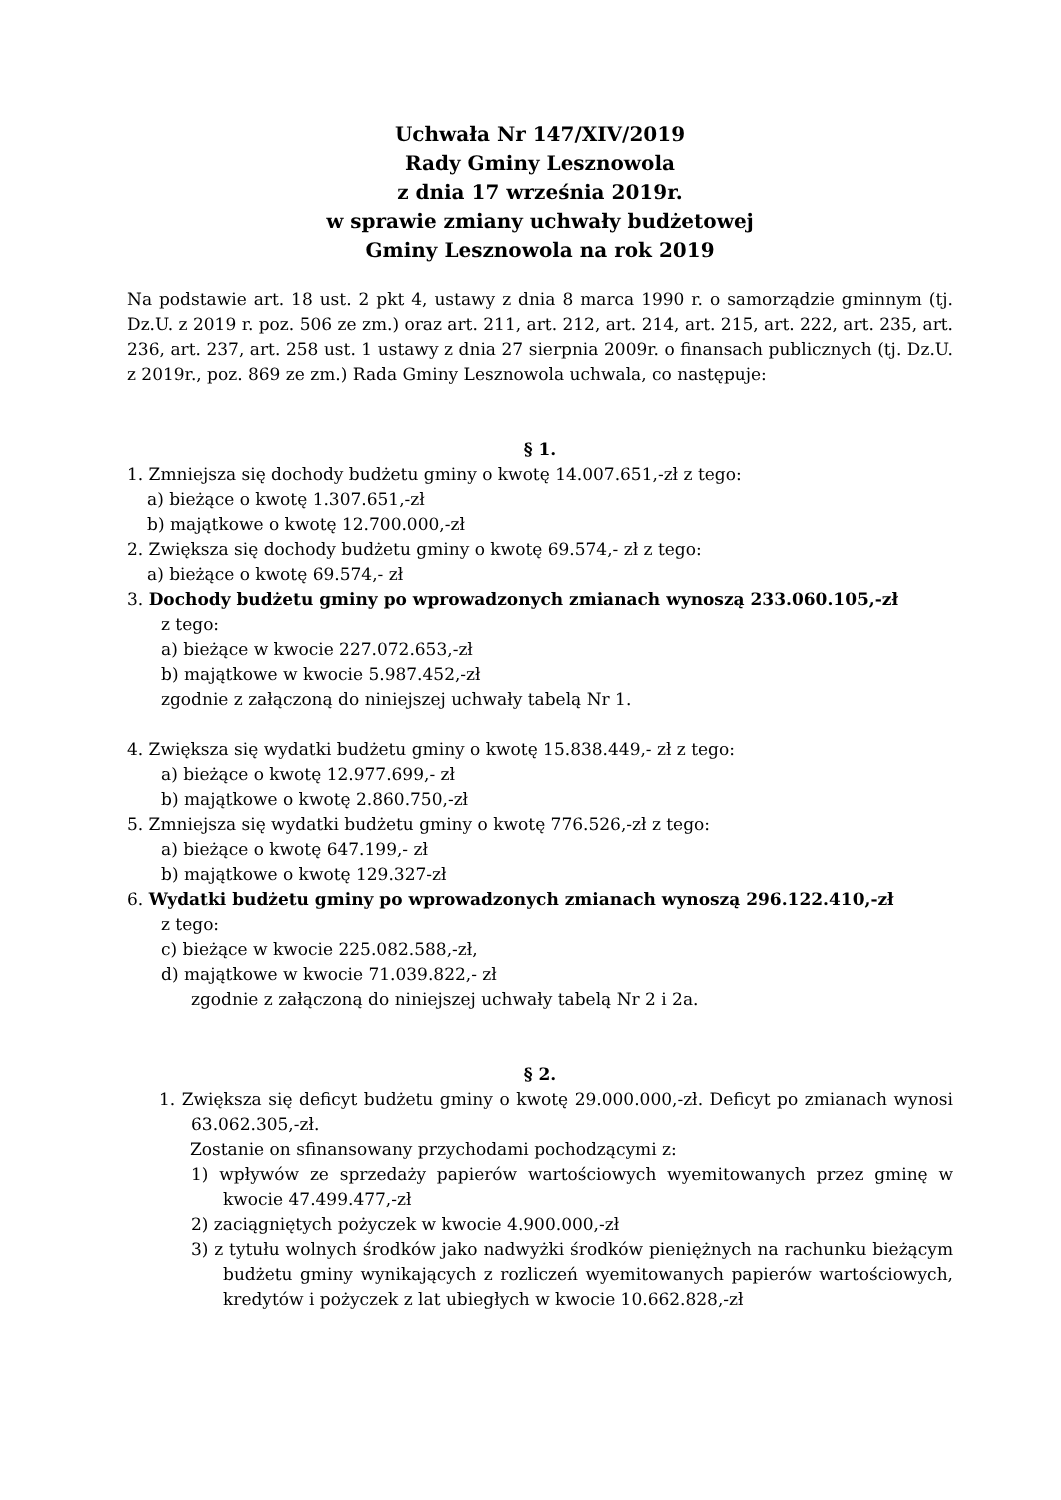Uchwała Nr 147/XIV/2019
Rady Gminy Lesznowola
z dnia 17 września 2019r.
w sprawie zmiany uchwały budżetowej
Gminy Lesznowola na rok 2019
Na podstawie art. 18 ust. 2 pkt 4, ustawy z dnia 8 marca 1990 r. o samorządzie gminnym (tj. Dz.U. z 2019 r. poz. 506 ze zm.) oraz art. 211, art. 212, art. 214, art. 215, art. 222, art. 235, art. 236, art. 237, art. 258 ust. 1 ustawy z dnia 27 sierpnia 2009r. o finansach publicznych (tj. Dz.U. z 2019r., poz. 869 ze zm.) Rada Gminy Lesznowola uchwala, co następuje:
§ 1.
1. Zmniejsza się dochody budżetu gminy o kwotę 14.007.651,-zł z tego:
a) bieżące o kwotę 1.307.651,-zł
b) majątkowe o kwotę 12.700.000,-zł
2. Zwiększa się dochody budżetu gminy o kwotę 69.574,- zł z tego:
a) bieżące o kwotę 69.574,- zł
3. Dochody budżetu gminy po wprowadzonych zmianach wynoszą 233.060.105,-zł
z tego:
a) bieżące w kwocie 227.072.653,-zł
b) majątkowe w kwocie 5.987.452,-zł
zgodnie z załączoną do niniejszej uchwały tabelą Nr 1.
4. Zwiększa się wydatki budżetu gminy o kwotę 15.838.449,- zł z tego:
a) bieżące o kwotę 12.977.699,- zł
b) majątkowe o kwotę 2.860.750,-zł
5. Zmniejsza się wydatki budżetu gminy o kwotę 776.526,-zł z tego:
a) bieżące o kwotę 647.199,- zł
b) majątkowe o kwotę 129.327-zł
6. Wydatki budżetu gminy po wprowadzonych zmianach wynoszą 296.122.410,-zł
z tego:
c) bieżące w kwocie 225.082.588,-zł,
d) majątkowe w kwocie 71.039.822,- zł
zgodnie z załączoną do niniejszej uchwały tabelą Nr 2 i 2a.
§ 2.
1. Zwiększa się deficyt budżetu gminy o kwotę 29.000.000,-zł. Deficyt po zmianach wynosi 63.062.305,-zł.
Zostanie on sfinansowany przychodami pochodzącymi z:
1) wpływów ze sprzedaży papierów wartościowych wyemitowanych przez gminę w kwocie 47.499.477,-zł
2) zaciągniętych pożyczek w kwocie 4.900.000,-zł
3) z tytułu wolnych środków jako nadwyżki środków pieniężnych na rachunku bieżącym budżetu gminy wynikających z rozliczeń wyemitowanych papierów wartościowych, kredytów i pożyczek z lat ubiegłych w kwocie 10.662.828,-zł